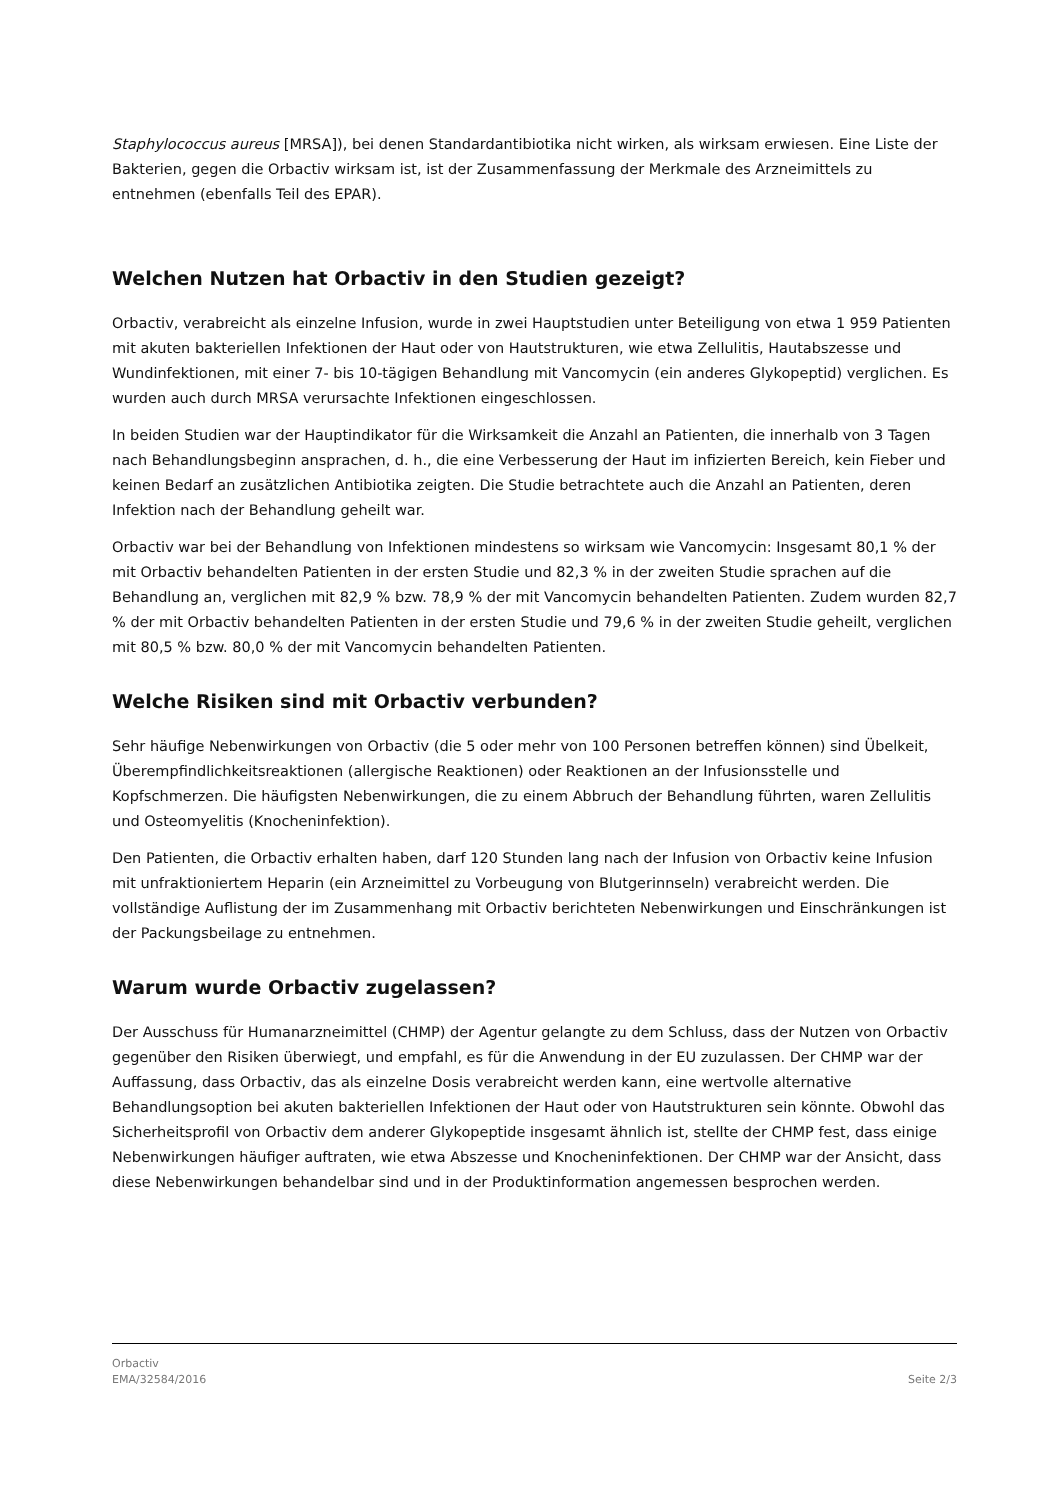Staphylococcus aureus [MRSA]), bei denen Standardantibiotika nicht wirken, als wirksam erwiesen. Eine Liste der Bakterien, gegen die Orbactiv wirksam ist, ist der Zusammenfassung der Merkmale des Arzneimittels zu entnehmen (ebenfalls Teil des EPAR).
Welchen Nutzen hat Orbactiv in den Studien gezeigt?
Orbactiv, verabreicht als einzelne Infusion, wurde in zwei Hauptstudien unter Beteiligung von etwa 1 959 Patienten mit akuten bakteriellen Infektionen der Haut oder von Hautstrukturen, wie etwa Zellulitis, Hautabszesse und Wundinfektionen, mit einer 7- bis 10-tägigen Behandlung mit Vancomycin (ein anderes Glykopeptid) verglichen. Es wurden auch durch MRSA verursachte Infektionen eingeschlossen.
In beiden Studien war der Hauptindikator für die Wirksamkeit die Anzahl an Patienten, die innerhalb von 3 Tagen nach Behandlungsbeginn ansprachen, d. h., die eine Verbesserung der Haut im infizierten Bereich, kein Fieber und keinen Bedarf an zusätzlichen Antibiotika zeigten. Die Studie betrachtete auch die Anzahl an Patienten, deren Infektion nach der Behandlung geheilt war.
Orbactiv war bei der Behandlung von Infektionen mindestens so wirksam wie Vancomycin: Insgesamt 80,1 % der mit Orbactiv behandelten Patienten in der ersten Studie und 82,3 % in der zweiten Studie sprachen auf die Behandlung an, verglichen mit 82,9 % bzw. 78,9 % der mit Vancomycin behandelten Patienten. Zudem wurden 82,7 % der mit Orbactiv behandelten Patienten in der ersten Studie und 79,6 % in der zweiten Studie geheilt, verglichen mit 80,5 % bzw. 80,0 % der mit Vancomycin behandelten Patienten.
Welche Risiken sind mit Orbactiv verbunden?
Sehr häufige Nebenwirkungen von Orbactiv (die 5 oder mehr von 100 Personen betreffen können) sind Übelkeit, Überempfindlichkeitsreaktionen (allergische Reaktionen) oder Reaktionen an der Infusionsstelle und Kopfschmerzen. Die häufigsten Nebenwirkungen, die zu einem Abbruch der Behandlung führten, waren Zellulitis und Osteomyelitis (Knocheninfektion).
Den Patienten, die Orbactiv erhalten haben, darf 120 Stunden lang nach der Infusion von Orbactiv keine Infusion mit unfraktioniertem Heparin (ein Arzneimittel zu Vorbeugung von Blutgerinnseln) verabreicht werden. Die vollständige Auflistung der im Zusammenhang mit Orbactiv berichteten Nebenwirkungen und Einschränkungen ist der Packungsbeilage zu entnehmen.
Warum wurde Orbactiv zugelassen?
Der Ausschuss für Humanarzneimittel (CHMP) der Agentur gelangte zu dem Schluss, dass der Nutzen von Orbactiv gegenüber den Risiken überwiegt, und empfahl, es für die Anwendung in der EU zuzulassen. Der CHMP war der Auffassung, dass Orbactiv, das als einzelne Dosis verabreicht werden kann, eine wertvolle alternative Behandlungsoption bei akuten bakteriellen Infektionen der Haut oder von Hautstrukturen sein könnte. Obwohl das Sicherheitsprofil von Orbactiv dem anderer Glykopeptide insgesamt ähnlich ist, stellte der CHMP fest, dass einige Nebenwirkungen häufiger auftraten, wie etwa Abszesse und Knocheninfektionen. Der CHMP war der Ansicht, dass diese Nebenwirkungen behandelbar sind und in der Produktinformation angemessen besprochen werden.
Orbactiv
EMA/32584/2016
Seite 2/3